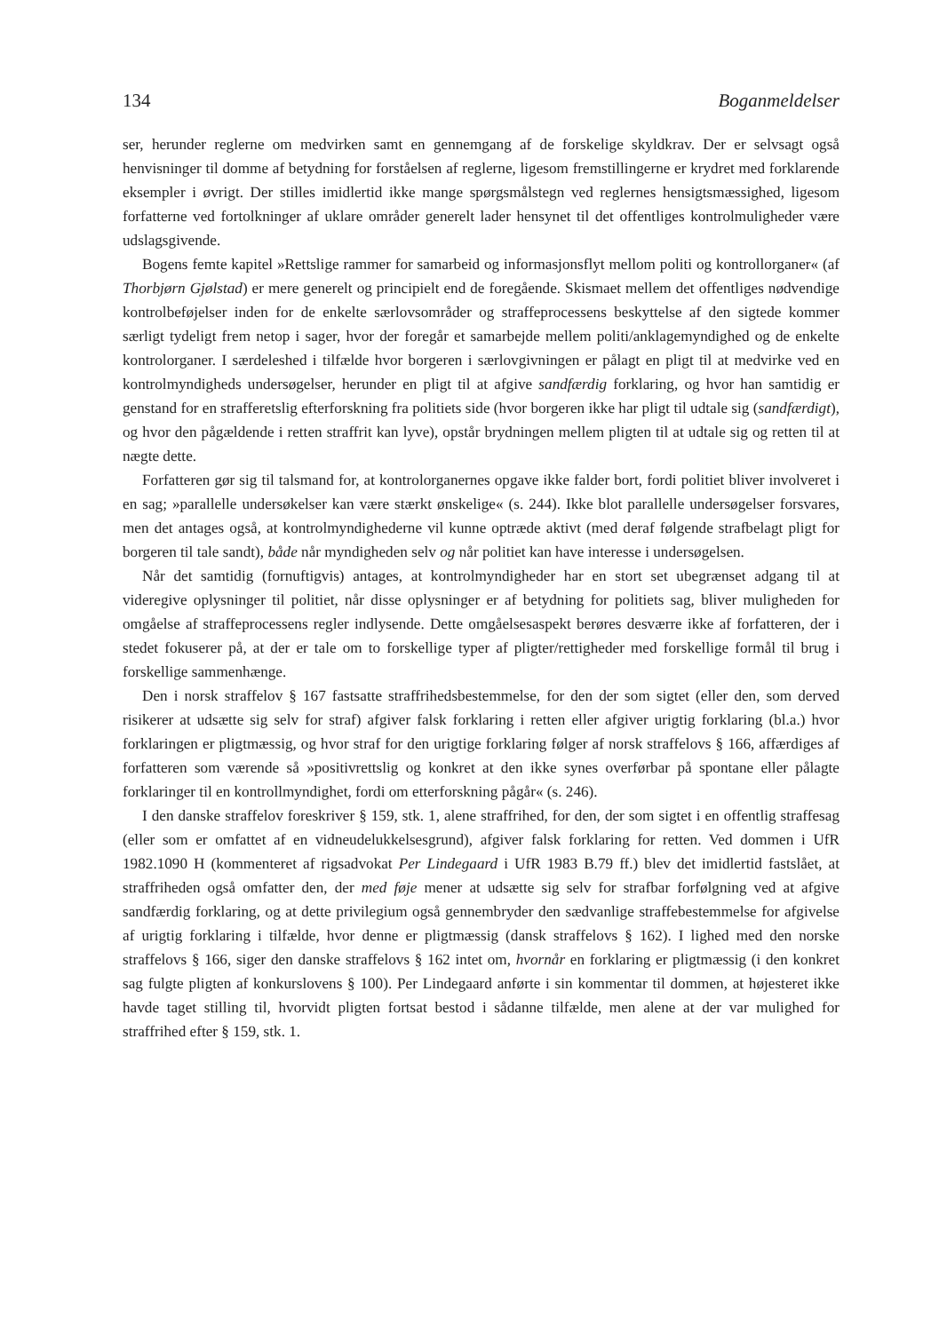134 Boganmeldelser
ser, herunder reglerne om medvirken samt en gennemgang af de forskelige skyldkrav. Der er selvsagt også henvisninger til domme af betydning for forståelsen af reglerne, ligesom fremstillingerne er krydret med forklarende eksempler i øvrigt. Der stilles imidlertid ikke mange spørgsmålstegn ved reglernes hensigtsmæssighed, ligesom forfatterne ved fortolkninger af uklare områder generelt lader hensynet til det offentliges kontrolmuligheder være udslagsgivende.
Bogens femte kapitel »Rettslige rammer for samarbeid og informasjonsflyt mellom politi og kontrollorganer« (af Thorbjørn Gjølstad) er mere generelt og principielt end de foregående. Skismaet mellem det offentliges nødvendige kontrolbeføjelser inden for de enkelte særlovsområder og straffeprocessens beskyttelse af den sigtede kommer særligt tydeligt frem netop i sager, hvor der foregår et samarbejde mellem politi/anklagemyndighed og de enkelte kontrolorganer. I særdeleshed i tilfælde hvor borgeren i særlovgivningen er pålagt en pligt til at medvirke ved en kontrolmyndigheds undersøgelser, herunder en pligt til at afgive sandfærdig forklaring, og hvor han samtidig er genstand for en strafferetslig efterforskning fra politiets side (hvor borgeren ikke har pligt til udtale sig (sandfærdigt), og hvor den pågældende i retten straffrit kan lyve), opstår brydningen mellem pligten til at udtale sig og retten til at nægte dette.
Forfatteren gør sig til talsmand for, at kontrolorganernes opgave ikke falder bort, fordi politiet bliver involveret i en sag; »parallelle undersøkelser kan være stærkt ønskelige« (s. 244). Ikke blot parallelle undersøgelser forsvares, men det antages også, at kontrolmyndighederne vil kunne optræde aktivt (med deraf følgende strafbelagt pligt for borgeren til tale sandt), både når myndigheden selv og når politiet kan have interesse i undersøgelsen.
Når det samtidig (fornuftigvis) antages, at kontrolmyndigheder har en stort set ubegrænset adgang til at videregive oplysninger til politiet, når disse oplysninger er af betydning for politiets sag, bliver muligheden for omgåelse af straffeprocessens regler indlysende. Dette omgåelsesaspekt berøres desværre ikke af forfatteren, der i stedet fokuserer på, at der er tale om to forskellige typer af pligter/rettigheder med forskellige formål til brug i forskellige sammenhænge.
Den i norsk straffelov § 167 fastsatte straffrihedsbestemmelse, for den der som sigtet (eller den, som derved risikerer at udsætte sig selv for straf) afgiver falsk forklaring i retten eller afgiver urigtig forklaring (bl.a.) hvor forklaringen er pligtmæssig, og hvor straf for den urigtige forklaring følger af norsk straffelovs § 166, affærdiges af forfatteren som værende så »positivrettslig og konkret at den ikke synes overførbar på spontane eller pålagte forklaringer til en kontrollmyndighet, fordi om etterforskning pågår« (s. 246).
I den danske straffelov foreskriver § 159, stk. 1, alene straffrihed, for den, der som sigtet i en offentlig straffesag (eller som er omfattet af en vidneudelukkelsesgrund), afgiver falsk forklaring for retten. Ved dommen i UfR 1982.1090 H (kommenteret af rigsadvokat Per Lindegaard i UfR 1983 B.79 ff.) blev det imidlertid fastslået, at straffriheden også omfatter den, der med føje mener at udsætte sig selv for strafbar forfølgning ved at afgive sandfærdig forklaring, og at dette privilegium også gennembryder den sædvanlige straffebestemmelse for afgivelse af urigtig forklaring i tilfælde, hvor denne er pligtmæssig (dansk straffelovs § 162). I lighed med den norske straffelovs § 166, siger den danske straffelovs § 162 intet om, hvornår en forklaring er pligtmæssig (i den konkret sag fulgte pligten af konkurslovens § 100). Per Lindegaard anførte i sin kommentar til dommen, at højesteret ikke havde taget stilling til, hvorvidt pligten fortsat bestod i sådanne tilfælde, men alene at der var mulighed for straffrihed efter § 159, stk. 1.